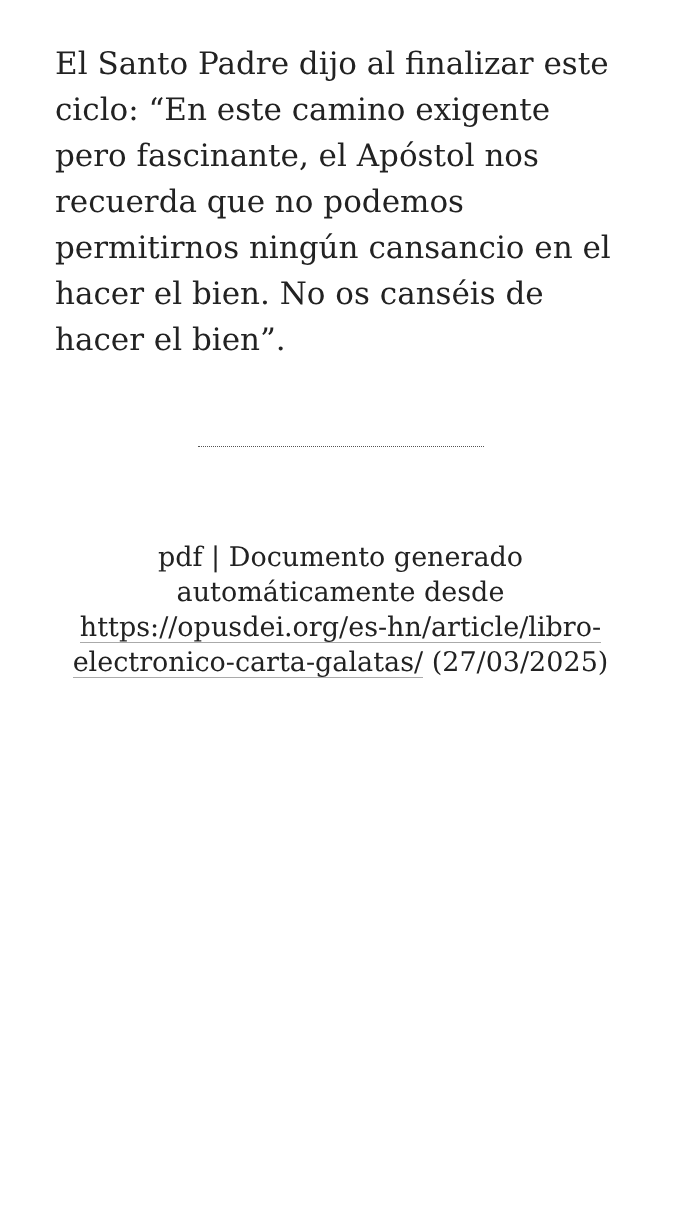El Santo Padre dijo al finalizar este ciclo: “En este camino exigente pero fascinante, el Apóstol nos recuerda que no podemos permitirnos ningún cansancio en el hacer el bien. No os canséis de hacer el bien”.
pdf | Documento generado automáticamente desde https://opusdei.org/es-hn/article/libro-electronico-carta-galatas/ (27/03/2025)